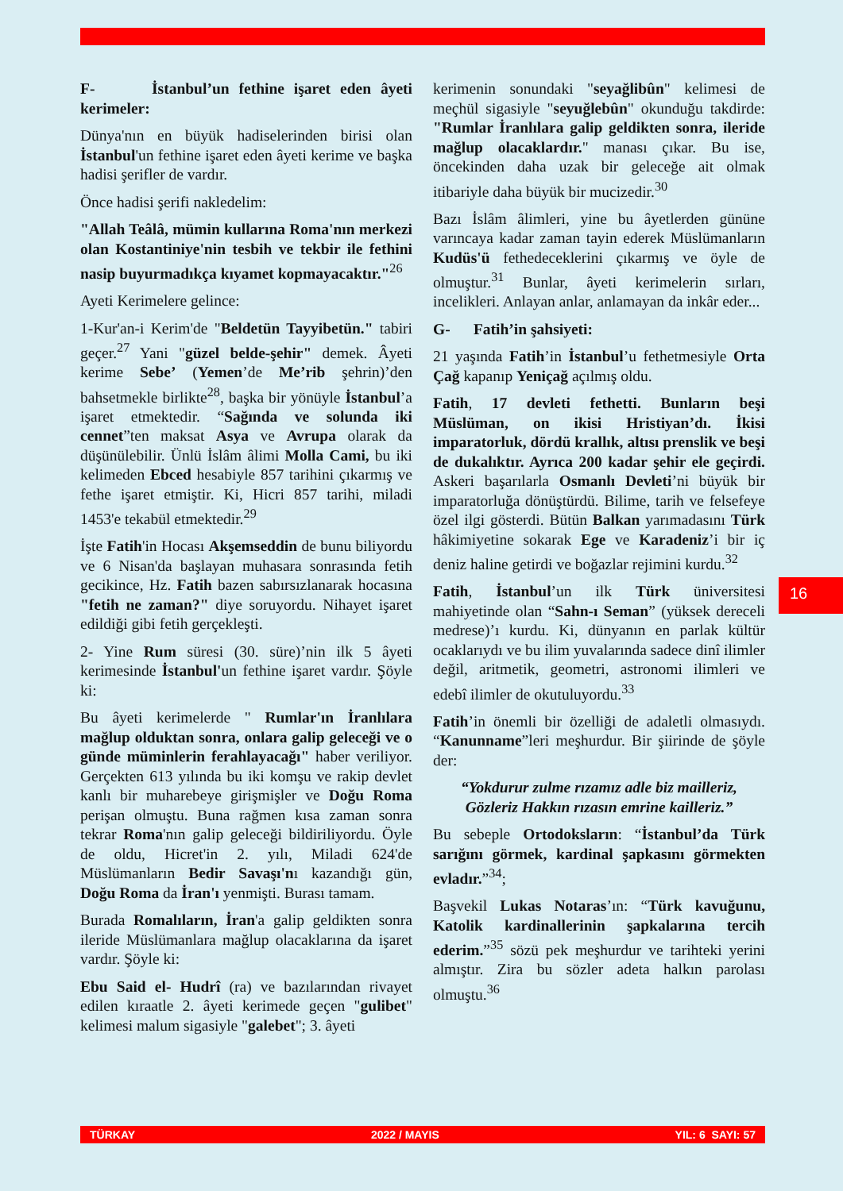F- İstanbul’un fethine işaret eden âyeti kerimeler:
Dünya'nın en büyük hadiselerinden birisi olan İstanbul'un fethine işaret eden âyeti kerime ve başka hadisi şerifler de vardır.
Önce hadisi şerifi nakledelim:
"Allah Teâlâ, mümin kullarına Roma'nın merkezi olan Kostantiniye'nin tesbih ve tekbir ile fethini nasip buyurmadıkça kıyamet kopmayacaktır."<sup>26</sup>
Ayeti Kerimelere gelince:
1-Kur'an-i Kerim'de "Beldetün Tayyibetün." tabiri geçer.<sup>27</sup> Yani "güzel belde-şehir" demek. Âyeti kerime Sebe’ (Yemen’de Me’rib şehrin)’den bahsetmekle birlikte<sup>28</sup>, başka bir yönüyle İstanbul’a işaret etmektedir. “Sağında ve solunda iki cennet”ten maksat Asya ve Avrupa olarak da düşünülebilir. Ünlü İslâm âlimi Molla Cami, bu iki kelimeden Ebced hesabiyle 857 tarihini çıkarmış ve fethe işaret etmiştir. Ki, Hicri 857 tarihi, miladi 1453'e tekabül etmektedir.<sup>29</sup>
İşte Fatih'in Hocası Akşemseddin de bunu biliyordu ve 6 Nisan'da başlayan muhasara sonrasında fetih gecikince, Hz. Fatih bazen sabırsızlanarak hocasına "fetih ne zaman?" diye soruyordu. Nihayet işaret edildiği gibi fetih gerçekleşti.
2- Yine Rum süresi (30. süre)’nin ilk 5 âyeti kerimesinde İstanbul'un fethine işaret vardır. Şöyle ki:
Bu âyeti kerimelerde " Rumlar'ın İranlılara mağlup olduktan sonra, onlara galip geleceği ve o günde müminlerin ferahlayacağı" haber veriliyor. Gerçekten 613 yılında bu iki komşu ve rakip devlet kanlı bir muharebeye girişmişler ve Doğu Roma perişan olmuştu. Buna rağmen kısa zaman sonra tekrar Roma'nın galip geleceği bildiriliyordu. Öyle de oldu, Hicret'in 2. yılı, Miladi 624'de Müslümanların Bedir Savaşı'nı kazandığı gün, Doğu Roma da İran'ı yenmişti. Burası tamam.
Burada Romalıların, İran'a galip geldikten sonra ileride Müslümanlara mağlup olacaklarına da işaret vardır. Şöyle ki:
Ebu Said el- Hudrî (ra) ve bazılarından rivayet edilen kıraatle 2. âyeti kerimede geçen "gulibet" kelimesi malum sigasiyle "galebet"; 3. âyeti
kerimenin sonundaki "seyağlibûn" kelimesi de meçhül sigasiyle "seyuğlebûn" okunduğu takdirde: "Rumlar İranlılara galip geldikten sonra, ileride mağlup olacaklardır." manası çıkar. Bu ise, öncekinden daha uzak bir geleceğe ait olmak itibariyle daha büyük bir mucizedir.<sup>30</sup>
Bazı İslâm âlimleri, yine bu âyetlerden gününe varıncaya kadar zaman tayin ederek Müslümanların Kudüs'ü fethedeceklerini çıkarmış ve öyle de olmuştur.<sup>31</sup> Bunlar, âyeti kerimelerin sırları, incelikleri. Anlayan anlar, anlamayan da inkâr eder...
G- Fatih’in şahsiyeti:
21 yaşında Fatih’in İstanbul’u fethetmesiyle Orta Çağ kapanıp Yeniçağ açılmış oldu.
Fatih, 17 devleti fethetti. Bunların beşi Müslüman, on ikisi Hristiyan’dı. İkisi imparatorluk, dördü krallık, altısı prenslik ve beşi de dukalıktır. Ayrıca 200 kadar şehir ele geçirdi. Askeri başarılarla Osmanlı Devleti’ni büyük bir imparatorluğa dönüştürdü. Bilime, tarih ve felsefeye özel ilgi gösterdi. Bütün Balkan yarımadasını Türk hâkimiyetine sokarak Ege ve Karadeniz’i bir iç deniz haline getirdi ve boğazlar rejimini kurdu.<sup>32</sup>
Fatih, İstanbul’un ilk Türk üniversitesi mahiyetinde olan “Sahn-ı Seman” (yüksek dereceli medrese)’ı kurdu. Ki, dünyanın en parlak kültür ocaklarıydı ve bu ilim yuvalarında sadece dinî ilimler değil, aritmetik, geometri, astronomi ilimleri ve edebî ilimler de okutuluyordu.<sup>33</sup>
Fatih’in önemli bir özelliği de adaletli olmasıydı. “Kanunname”leri meşhurdur. Bir şiirinde de şöyle der:
“Yokdurur zulme rızamız adle biz mailleriz,
Gözleriz Hakkın rızasın emrine kailleriz.”
Bu sebeple Ortodoksların: “İstanbul’da Türk sarığını görmek, kardinal şapkasını görmekten evladır.”<sup>34</sup>;
Başvekil Lukas Notaras’ın: “Türk kavuğunu, Katolik kardinallerinin şapkalarına tercih ederim.”<sup>35</sup> sözü pek meşhurdur ve tarihteki yerini almıştır. Zira bu sözler adeta halkın parolası olmuştu.<sup>36</sup>
16
TÜRKAY 2022 / MAYIS YIL: 6 SAYI: 57